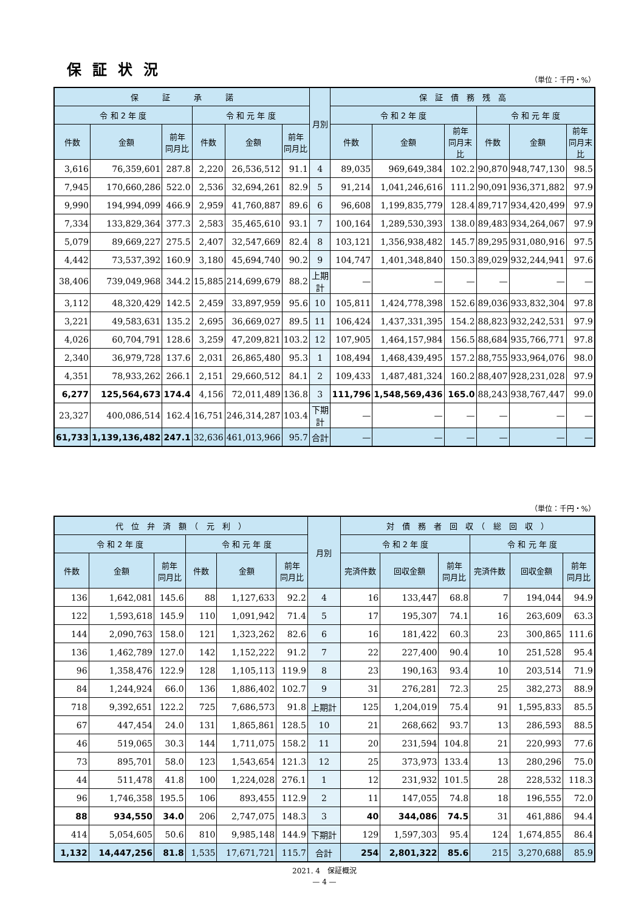保証状況
（単位：千円・%）
| 保 証 承 諾 | | | | | | 月別 | 保 証 債 務 残 高 | | | | | |
| --- | --- | --- | --- | --- | --- | --- | --- | --- | --- | --- | --- | --- |
| 令 和 2 年 度 | | | 令 和 元 年 度 | | | | 令 和 2 年 度 | | | 令 和 元 年 度 | | |
| 件数 | 金額 | 前年 同月比 | 件数 | 金額 | 前年 同月比 | | 件数 | 金額 | 前年 同月末比 | 件数 | 金額 | 前年 同月末比 |
| 3,616 | 76,359,601 | 287.8 | 2,220 | 26,536,512 | 91.1 | 4 | 89,035 | 969,649,384 | 102.2 | 90,870 | 948,747,130 | 98.5 |
| 7,945 | 170,660,286 | 522.0 | 2,536 | 32,694,261 | 82.9 | 5 | 91,214 | 1,041,246,616 | 111.2 | 90,091 | 936,371,882 | 97.9 |
| 9,990 | 194,994,099 | 466.9 | 2,959 | 41,760,887 | 89.6 | 6 | 96,608 | 1,199,835,779 | 128.4 | 89,717 | 934,420,499 | 97.9 |
| 7,334 | 133,829,364 | 377.3 | 2,583 | 35,465,610 | 93.1 | 7 | 100,164 | 1,289,530,393 | 138.0 | 89,483 | 934,264,067 | 97.9 |
| 5,079 | 89,669,227 | 275.5 | 2,407 | 32,547,669 | 82.4 | 8 | 103,121 | 1,356,938,482 | 145.7 | 89,295 | 931,080,916 | 97.5 |
| 4,442 | 73,537,392 | 160.9 | 3,180 | 45,694,740 | 90.2 | 9 | 104,747 | 1,401,348,840 | 150.3 | 89,029 | 932,244,941 | 97.6 |
| 38,406 | 739,049,968 | 344.2 | 15,885 | 214,699,679 | 88.2 | 上期計 | — | — | — | — | — | — |
| 3,112 | 48,320,429 | 142.5 | 2,459 | 33,897,959 | 95.6 | 10 | 105,811 | 1,424,778,398 | 152.6 | 89,036 | 933,832,304 | 97.8 |
| 3,221 | 49,583,631 | 135.2 | 2,695 | 36,669,027 | 89.5 | 11 | 106,424 | 1,437,331,395 | 154.2 | 88,823 | 932,242,531 | 97.9 |
| 4,026 | 60,704,791 | 128.6 | 3,259 | 47,209,821 | 103.2 | 12 | 107,905 | 1,464,157,984 | 156.5 | 88,684 | 935,766,771 | 97.8 |
| 2,340 | 36,979,728 | 137.6 | 2,031 | 26,865,480 | 95.3 | 1 | 108,494 | 1,468,439,495 | 157.2 | 88,755 | 933,964,076 | 98.0 |
| 4,351 | 78,933,262 | 266.1 | 2,151 | 29,660,512 | 84.1 | 2 | 109,433 | 1,487,481,324 | 160.2 | 88,407 | 928,231,028 | 97.9 |
| 6,277 | 125,564,673 | 174.4 | 4,156 | 72,011,489 | 136.8 | 3 | 111,796 | 1,548,569,436 | 165.0 | 88,243 | 938,767,447 | 99.0 |
| 23,327 | 400,086,514 | 162.4 | 16,751 | 246,314,287 | 103.4 | 下期計 | — | — | — | — | — | — |
| 61,733 | 1,139,136,482 | 247.1 | 32,636 | 461,013,966 | 95.7 | 合計 | — | — | — | — | — | — |
（単位：千円・%）
| 代 位 弁 済 額 （ 元 利 ） | | | | | | 月別 | 対 債 務 者 回 収 （ 総 回 収 ） | | | | | |
| --- | --- | --- | --- | --- | --- | --- | --- | --- | --- | --- | --- | --- |
| 令 和 2 年 度 | | | 令 和 元 年 度 | | | | 令 和 2 年 度 | | | 令 和 元 年 度 | | |
| 件数 | 金額 | 前年 同月比 | 件数 | 金額 | 前年 同月比 | | 完済件数 | 回収金額 | 前年 同月比 | 完済件数 | 回収金額 | 前年 同月比 |
| 136 | 1,642,081 | 145.6 | 88 | 1,127,633 | 92.2 | 4 | 16 | 133,447 | 68.8 | 7 | 194,044 | 94.9 |
| 122 | 1,593,618 | 145.9 | 110 | 1,091,942 | 71.4 | 5 | 17 | 195,307 | 74.1 | 16 | 263,609 | 63.3 |
| 144 | 2,090,763 | 158.0 | 121 | 1,323,262 | 82.6 | 6 | 16 | 181,422 | 60.3 | 23 | 300,865 | 111.6 |
| 136 | 1,462,789 | 127.0 | 142 | 1,152,222 | 91.2 | 7 | 22 | 227,400 | 90.4 | 10 | 251,528 | 95.4 |
| 96 | 1,358,476 | 122.9 | 128 | 1,105,113 | 119.9 | 8 | 23 | 190,163 | 93.4 | 10 | 203,514 | 71.9 |
| 84 | 1,244,924 | 66.0 | 136 | 1,886,402 | 102.7 | 9 | 31 | 276,281 | 72.3 | 25 | 382,273 | 88.9 |
| 718 | 9,392,651 | 122.2 | 725 | 7,686,573 | 91.8 | 上期計 | 125 | 1,204,019 | 75.4 | 91 | 1,595,833 | 85.5 |
| 67 | 447,454 | 24.0 | 131 | 1,865,861 | 128.5 | 10 | 21 | 268,662 | 93.7 | 13 | 286,593 | 88.5 |
| 46 | 519,065 | 30.3 | 144 | 1,711,075 | 158.2 | 11 | 20 | 231,594 | 104.8 | 21 | 220,993 | 77.6 |
| 73 | 895,701 | 58.0 | 123 | 1,543,654 | 121.3 | 12 | 25 | 373,973 | 133.4 | 13 | 280,296 | 75.0 |
| 44 | 511,478 | 41.8 | 100 | 1,224,028 | 276.1 | 1 | 12 | 231,932 | 101.5 | 28 | 228,532 | 118.3 |
| 96 | 1,746,358 | 195.5 | 106 | 893,455 | 112.9 | 2 | 11 | 147,055 | 74.8 | 18 | 196,555 | 72.0 |
| 88 | 934,550 | 34.0 | 206 | 2,747,075 | 148.3 | 3 | 40 | 344,086 | 74.5 | 31 | 461,886 | 94.4 |
| 414 | 5,054,605 | 50.6 | 810 | 9,985,148 | 144.9 | 下期計 | 129 | 1,597,303 | 95.4 | 124 | 1,674,855 | 86.4 |
| 1,132 | 14,447,256 | 81.8 | 1,535 | 17,671,721 | 115.7 | 合計 | 254 | 2,801,322 | 85.6 | 215 | 3,270,688 | 85.9 |
2021. 4　保証概況
— 4 —